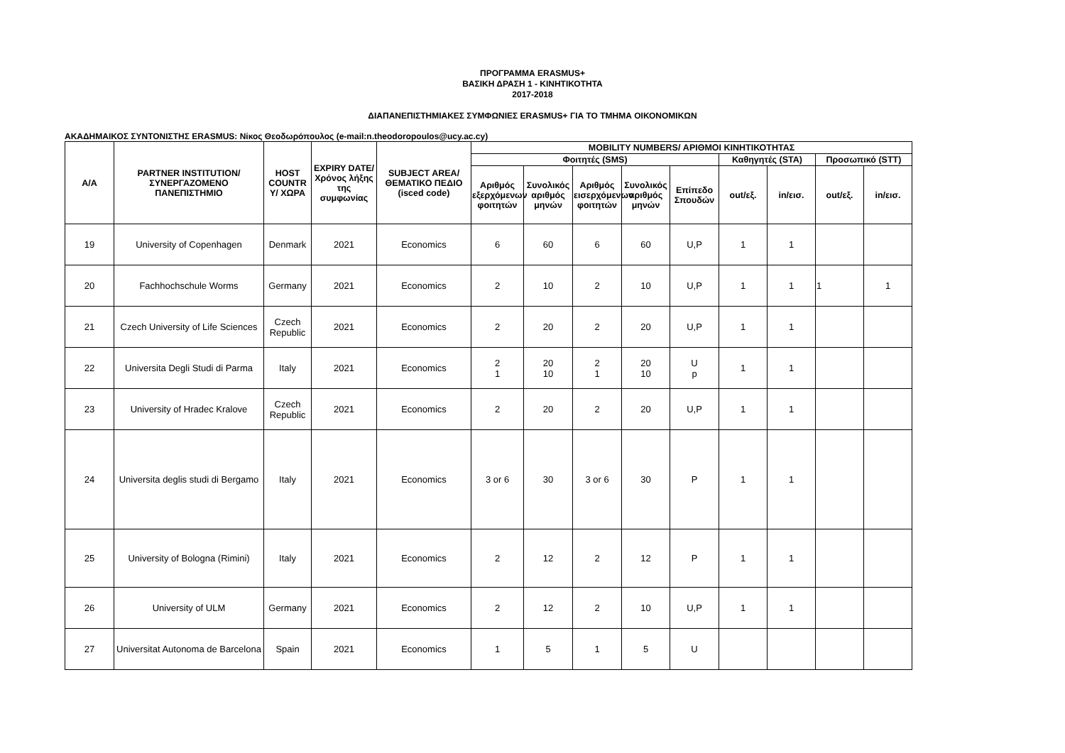ΠΡΟΓΡΑΜΜΑ ERASMUS+
ΒΑΣΙΚΗ ΔΡΑΣΗ 1 - ΚΙΝΗΤΙΚΟΤΗΤΑ
2017-2018
ΔΙΑΠΑΝΕΠΙΣΤΗΜΙΑΚΕΣ ΣΥΜΦΩΝΙΕΣ ERASMUS+ ΓΙΑ ΤΟ ΤΜΗΜΑ ΟΙΚΟΝΟΜΙΚΩΝ
ΑΚΑΔΗΜΑΙΚΟΣ ΣΥΝΤΟΝΙΣΤΗΣ ERASMUS: Νίκος Θεοδωρόπουλος (e-mail:n.theodoropoulos@ucy.ac.cy)
| Α/Α | PARTNER INSTITUTION/ ΣΥΝΕΡΓΑΖΟΜΕΝΟ ΠΑΝΕΠΙΣΤΗΜΙΟ | HOST COUNTR Y/ ΧΩΡΑ | EXPIRY DATE/ Χρόνος λήξης της συμφωνίας | SUBJECT AREA/ ΘΕΜΑΤΙΚΟ ΠΕΔΙΟ (isced code) | MOBILITY NUMBERS/ ΑΡΙΘΜΟΙ ΚΙΝΗΤΙΚΟΤΗΤΑΣ | | | | | | | | |
| --- | --- | --- | --- | --- | --- | --- | --- | --- | --- | --- | --- | --- | --- |
| | | | | | Φοιτητές (SMS) | | | | | Καθηγητές (STA) | | Προσωπικό (STT) | |
| | | | | | Αριθμός εξερχόμενων φοιτητών | Συνολικός αριθμός μηνών | Αριθμός εισερχόμενων φοιτητών | Συνολικός αριθμός μηνών | Επίπεδο Σπουδών | out/εξ. | in/εισ. | out/εξ. | in/εισ. |
| 19 | University of Copenhagen | Denmark | 2021 | Economics | 6 | 60 | 6 | 60 | U,P | 1 | 1 | | |
| 20 | Fachhochschule Worms | Germany | 2021 | Economics | 2 | 10 | 2 | 10 | U,P | 1 | 1 | 1 | 1 |
| 21 | Czech University of Life Sciences | Czech Republic | 2021 | Economics | 2 | 20 | 2 | 20 | U,P | 1 | 1 | | |
| 22 | Universita Degli Studi di Parma | Italy | 2021 | Economics | 2 1 | 20 10 | 2 1 | 20 10 | U p | 1 | 1 | | |
| 23 | University of Hradec Kralove | Czech Republic | 2021 | Economics | 2 | 20 | 2 | 20 | U,P | 1 | 1 | | |
| 24 | Universita deglis studi di Bergamo | Italy | 2021 | Economics | 3 or 6 | 30 | 3 or 6 | 30 | P | 1 | 1 | | |
| 25 | University of Bologna (Rimini) | Italy | 2021 | Economics | 2 | 12 | 2 | 12 | P | 1 | 1 | | |
| 26 | University of ULM | Germany | 2021 | Economics | 2 | 12 | 2 | 10 | U,P | 1 | 1 | | |
| 27 | Universitat Autonoma de Barcelona | Spain | 2021 | Economics | 1 | 5 | 1 | 5 | U | | | | |